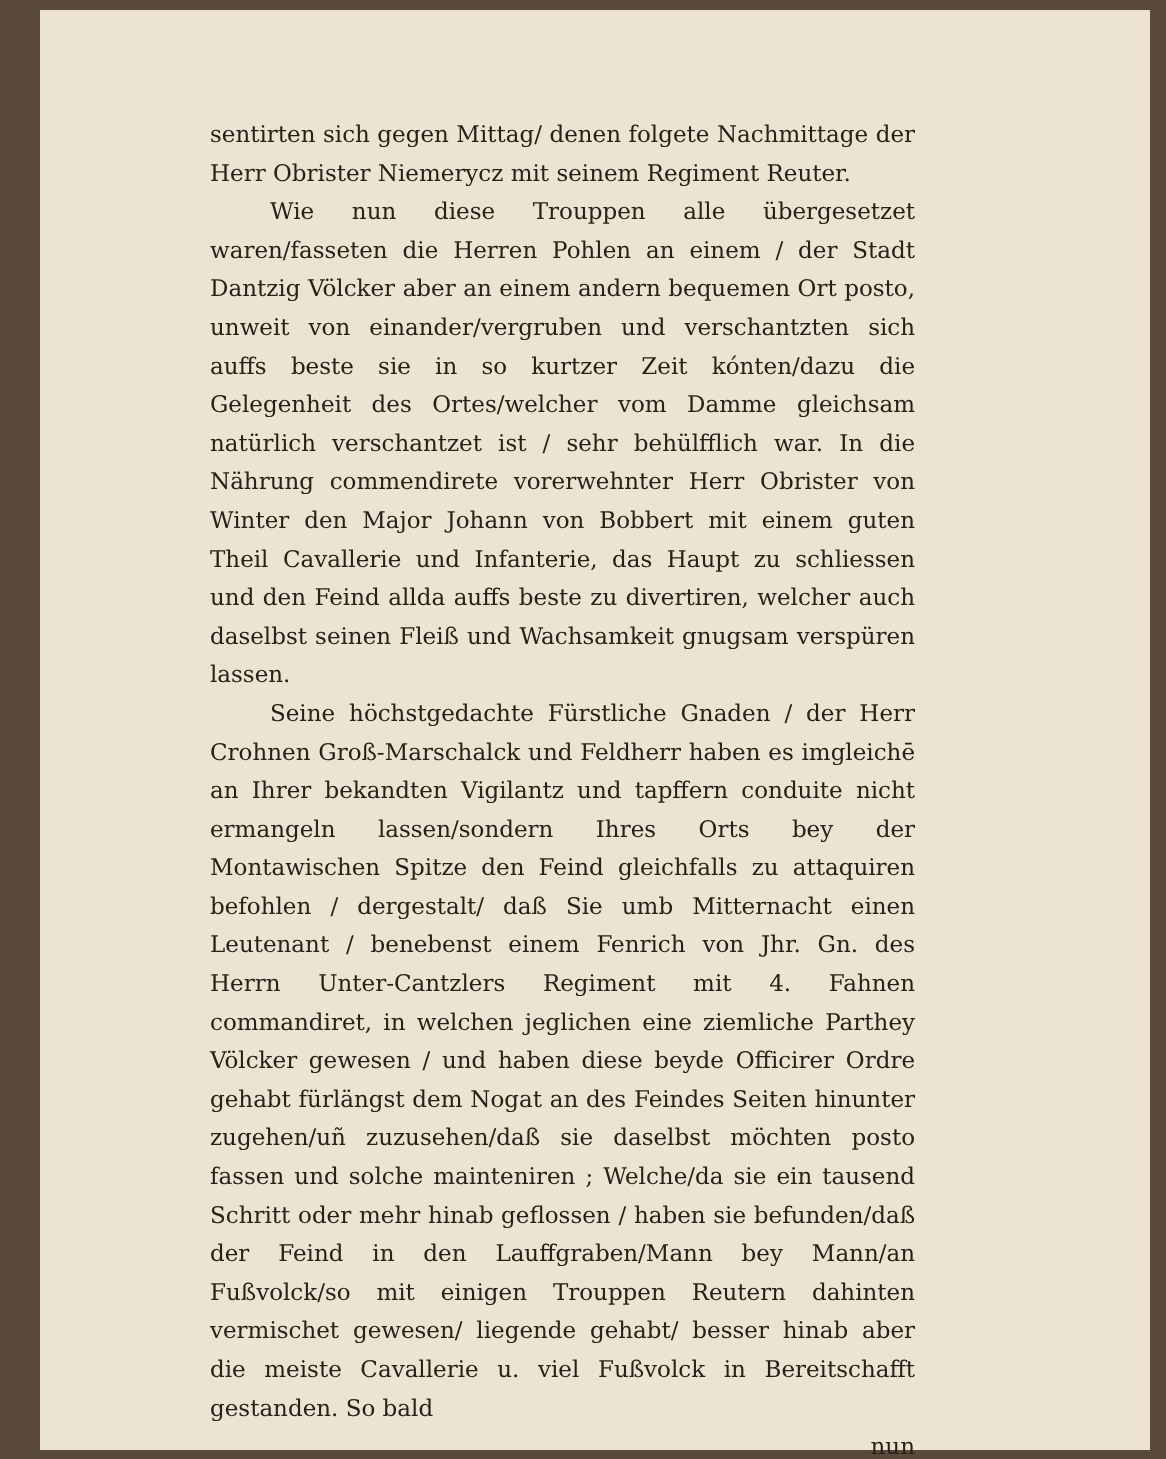sentirten sich gegen Mittag/ denen folgete Nachmittage der Herr Obrister Niemerycz mit seinem Regiment Reuter.
Wie nun diese Trouppen alle übergesetzet waren/fasseten die Herren Pohlen an einem / der Stadt Dantzig Völcker aber an einem andern bequemen Ort posto, unweit von einander/vergruben und verschantzten sich auffs beste sie in so kurtzer Zeit kónten/dazu die Gelegenheit des Ortes/welcher vom Damme gleichsam natürlich verschantzet ist / sehr behülfflich war. In die Nährung commendirete vorerwehnter Herr Obrister von Winter den Major Johann von Bobbert mit einem guten Theil Cavallerie und Infanterie, das Haupt zu schliessen und den Feind allda auffs beste zu divertiren, welcher auch daselbst seinen Fleiß und Wachsamkeit gnugsam verspüren lassen.
Seine höchstgedachte Fürstliche Gnaden / der Herr Crohnen Groß-Marschalck und Feldherr haben es imgleichē an Ihrer bekandten Vigilantz und tapffern conduite nicht ermangeln lassen/sondern Ihres Orts bey der Montawischen Spitze den Feind gleichfalls zu attaquiren befohlen / dergestalt/ daß Sie umb Mitternacht einen Leutenant / benebenst einem Fenrich von Jhr. Gn. des Herrn Unter-Cantzlers Regiment mit 4. Fahnen commandiret, in welchen jeglichen eine ziemliche Parthey Völcker gewesen / und haben diese beyde Officirer Ordre gehabt fürlängst dem Nogat an des Feindes Seiten hinunter zugehen/uñ zuzusehen/daß sie daselbst möchten posto fassen und solche mainteniren ; Welche/da sie ein tausend Schritt oder mehr hinab geflossen / haben sie befunden/daß der Feind in den Lauffgraben/Mann bey Mann/an Fußvolck/so mit einigen Trouppen Reutern dahinten vermischet gewesen/ liegende gehabt/ besser hinab aber die meiste Cavallerie u. viel Fußvolck in Bereitschafft gestanden. So bald
nun